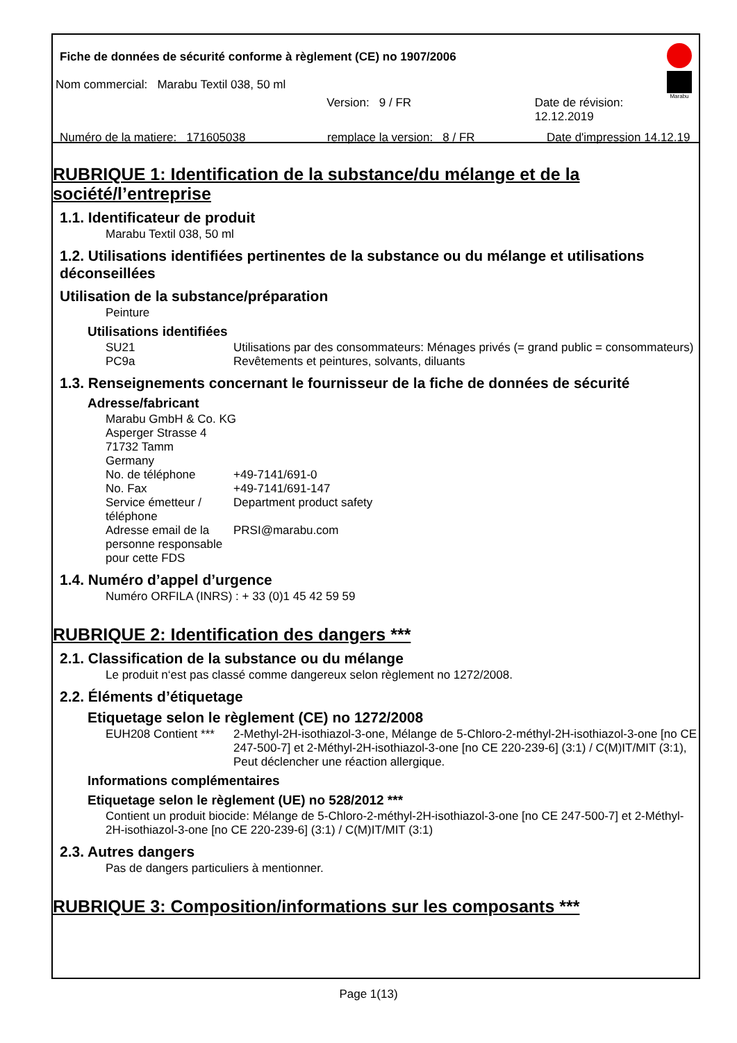Fiche de données de sécurité conforme à règlement (CE) no 1907/2006
Nom commercial: Marabu Textil 038, 50 ml
Version: 9 / FR Date de révision: 12.12.2019
Numéro de la matiere: 171605038 remplace la version: 8 / FR Date d'impression 14.12.19
Marabu
RUBRIQUE 1: Identification de la substance/du mélange et de la société/l’entreprise
1.1. Identificateur de produit
Marabu Textil 038, 50 ml
1.2. Utilisations identifiées pertinentes de la substance ou du mélange et utilisations déconseillées
Utilisation de la substance/préparation
Peinture
Utilisations identifiées
SU21 Utilisations par des consommateurs: Ménages privés (= grand public = consommateurs)
PC9a Revêtements et peintures, solvants, diluants
1.3. Renseignements concernant le fournisseur de la fiche de données de sécurité
Adresse/fabricant
Marabu GmbH & Co. KG
Asperger Strasse 4
71732 Tamm
Germany
No. de téléphone +49-7141/691-0
No. Fax +49-7141/691-147
Service émetteur / téléphone Department product safety
Adresse email de la personne responsable pour cette FDS PRSI@marabu.com
1.4. Numéro d’appel d’urgence
Numéro ORFILA (INRS) : + 33 (0)1 45 42 59 59
RUBRIQUE 2: Identification des dangers ***
2.1. Classification de la substance ou du mélange
Le produit n‘est pas classé comme dangereux selon règlement no 1272/2008.
2.2. Éléments d’étiquetage
Etiquetage selon le règlement (CE) no 1272/2008
EUH208 Contient *** 2-Methyl-2H-isothiazol-3-one, Mélange de 5-Chloro-2-méthyl-2H-isothiazol-3-one [no CE 247-500-7] et 2-Méthyl-2H-isothiazol-3-one [no CE 220-239-6] (3:1) / C(M)IT/MIT (3:1), Peut déclencher une réaction allergique.
Informations complémentaires
Etiquetage selon le règlement (UE) no 528/2012 ***
Contient un produit biocide: Mélange de 5-Chloro-2-méthyl-2H-isothiazol-3-one [no CE 247-500-7] et 2-Méthyl-2H-isothiazol-3-one [no CE 220-239-6] (3:1) / C(M)IT/MIT (3:1)
2.3. Autres dangers
Pas de dangers particuliers à mentionner.
RUBRIQUE 3: Composition/informations sur les composants ***
Page 1(13)